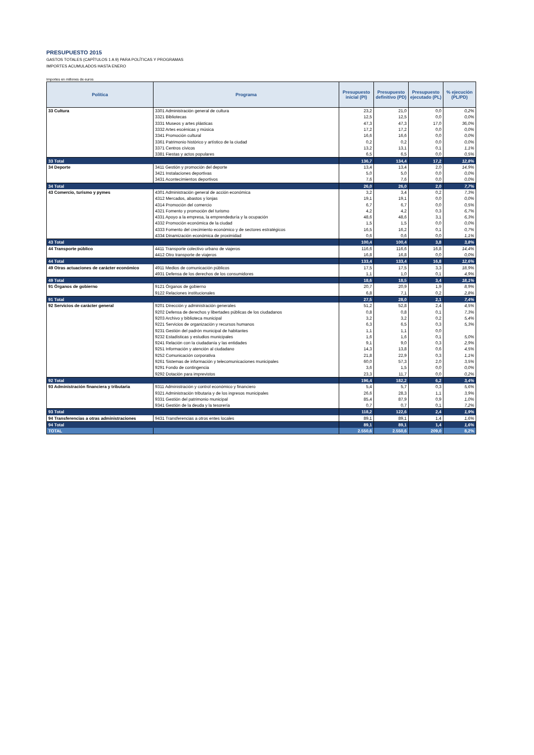PRESUPUESTO 2015
GASTOS TOTALES (CAPÍTULOS 1 A 9) PARA POLÍTICAS Y PROGRAMAS
IMPORTES ACUMULADOS HASTA ENERO
Importes en millones de euros
| Política | Programa | Presupuesto inicial (PI) | Presupuesto definitivo (PD) | Presupuesto ejecutado (PL) | % ejecución (PL/PD) |
| --- | --- | --- | --- | --- | --- |
| 33 Cultura | 3301 Administración general de cultura | 23,2 | 21,0 | 0,0 | 0,2% |
| | 3321 Bibliotecas | 12,5 | 12,5 | 0,0 | 0,0% |
| | 3331 Museos y artes plásticas | 47,3 | 47,3 | 17,0 | 36,0% |
| | 3332 Artes escénicas y música | 17,2 | 17,2 | 0,0 | 0,0% |
| | 3341 Promoción cultural | 16,6 | 16,6 | 0,0 | 0,0% |
| | 3361 Patrimonio histórico y artístico de la ciudad | 0,2 | 0,2 | 0,0 | 0,0% |
| | 3371 Centros cívicos | 13,2 | 13,1 | 0,1 | 1,1% |
| | 3381 Fiestas y actos populares | 6,5 | 6,5 | 0,0 | 0,5% |
| 33 Total | | 136,7 | 134,4 | 17,2 | 12,8% |
| 34 Deporte | 3411 Gestión y promoción del deporte | 13,4 | 13,4 | 2,0 | 14,9% |
| | 3421 Instalaciones deportivas | 5,0 | 5,0 | 0,0 | 0,0% |
| | 3431 Acontecimientos deportivos | 7,6 | 7,6 | 0,0 | 0,0% |
| 34 Total | | 26,0 | 26,0 | 2,0 | 7,7% |
| 43 Comercio, turismo y pymes | 4301 Administración general de acción económica | 3,2 | 3,4 | 0,2 | 7,3% |
| | 4312 Mercados, abastos y lonjas | 19,1 | 19,1 | 0,0 | 0,0% |
| | 4314 Promoción del comercio | 6,7 | 6,7 | 0,0 | 0,5% |
| | 4321 Fomento y promoción del turismo | 4,2 | 4,2 | 0,3 | 6,7% |
| | 4331 Apoyo a la empresa, la emprendeduría y la ocupación | 48,6 | 48,6 | 3,1 | 6,3% |
| | 4332 Promoción económica de la ciudad | 1,5 | 1,5 | 0,0 | 0,0% |
| | 4333 Fomento del crecimiento económico y de sectores estratégicos | 16,5 | 16,2 | 0,1 | 0,7% |
| | 4334 Dinamización económica de proximidad | 0,6 | 0,6 | 0,0 | 1,1% |
| 43 Total | | 100,4 | 100,4 | 3,8 | 3,8% |
| 44 Transporte público | 4411 Transporte colectivo urbano de viajeros | 116,6 | 116,6 | 16,8 | 14,4% |
| | 4412 Otro transporte de viajeros | 16,8 | 16,8 | 0,0 | 0,0% |
| 44 Total | | 133,4 | 133,4 | 16,8 | 12,6% |
| 49 Otras actuaciones de carácter económico | 4911 Medios de comunicación públicos | 17,5 | 17,5 | 3,3 | 18,9% |
| | 4931 Defensa de los derechos de los consumidores | 1,1 | 1,0 | 0,1 | 4,9% |
| 49 Total | | 18,6 | 18,5 | 3,4 | 18,1% |
| 91 Órganos de gobierno | 9121 Órganos de gobierno | 20,7 | 20,9 | 1,9 | 8,9% |
| | 9122 Relaciones institucionales | 6,8 | 7,1 | 0,2 | 2,8% |
| 91 Total | | 27,5 | 28,0 | 2,1 | 7,4% |
| 92 Servicios de carácter general | 9201 Dirección y administración generales | 51,2 | 52,8 | 2,4 | 4,5% |
| | 9202 Defensa de derechos y libertades públicas de los ciudadanos | 0,8 | 0,8 | 0,1 | 7,3% |
| | 9203 Archivo y biblioteca municipal | 3,2 | 3,2 | 0,2 | 5,4% |
| | 9221 Servicios de organización y recursos humanos | 6,3 | 6,5 | 0,3 | 5,3% |
| | 9231 Gestión del padrón municipal de habitantes | 1,1 | 1,1 | 0,0 | |
| | 9232 Estadísticas y estudios municipales | 1,6 | 1,6 | 0,1 | 5,0% |
| | 9241 Relación con la ciudadanía y las entidades | 9,1 | 9,0 | 0,3 | 2,9% |
| | 9251 Información y atención al ciudadano | 14,3 | 13,8 | 0,6 | 4,5% |
| | 9252 Comunicación corporativa | 21,8 | 22,9 | 0,3 | 1,1% |
| | 9261 Sistemas de información y telecomunicaciones municipales | 60,0 | 57,3 | 2,0 | 3,5% |
| | 9291 Fondo de contingencia | 3,6 | 1,5 | 0,0 | 0,0% |
| | 9292 Dotación para imprevistos | 23,3 | 11,7 | 0,0 | 0,2% |
| 92 Total | | 196,4 | 182,2 | 6,2 | 3,4% |
| 93 Administración financiera y tributaria | 9311 Administración y control económico y financiero | 5,4 | 5,7 | 0,3 | 5,6% |
| | 9321 Administración tributaria y de los ingresos municipales | 26,6 | 28,3 | 1,1 | 3,9% |
| | 9331 Gestión del patrimonio municipal | 85,4 | 87,9 | 0,9 | 1,0% |
| | 9341 Gestión de la deuda y la tesorería | 0,7 | 0,7 | 0,1 | 7,2% |
| 93 Total | | 118,2 | 122,6 | 2,4 | 1,9% |
| 94 Transferencias a otras administraciones | 9431 Transferencias a otros entes locales | 89,1 | 89,1 | 1,4 | 1,6% |
| 94 Total | | 89,1 | 89,1 | 1,4 | 1,6% |
| TOTAL | | 2.550,6 | 2.550,6 | 209,0 | 8,2% |